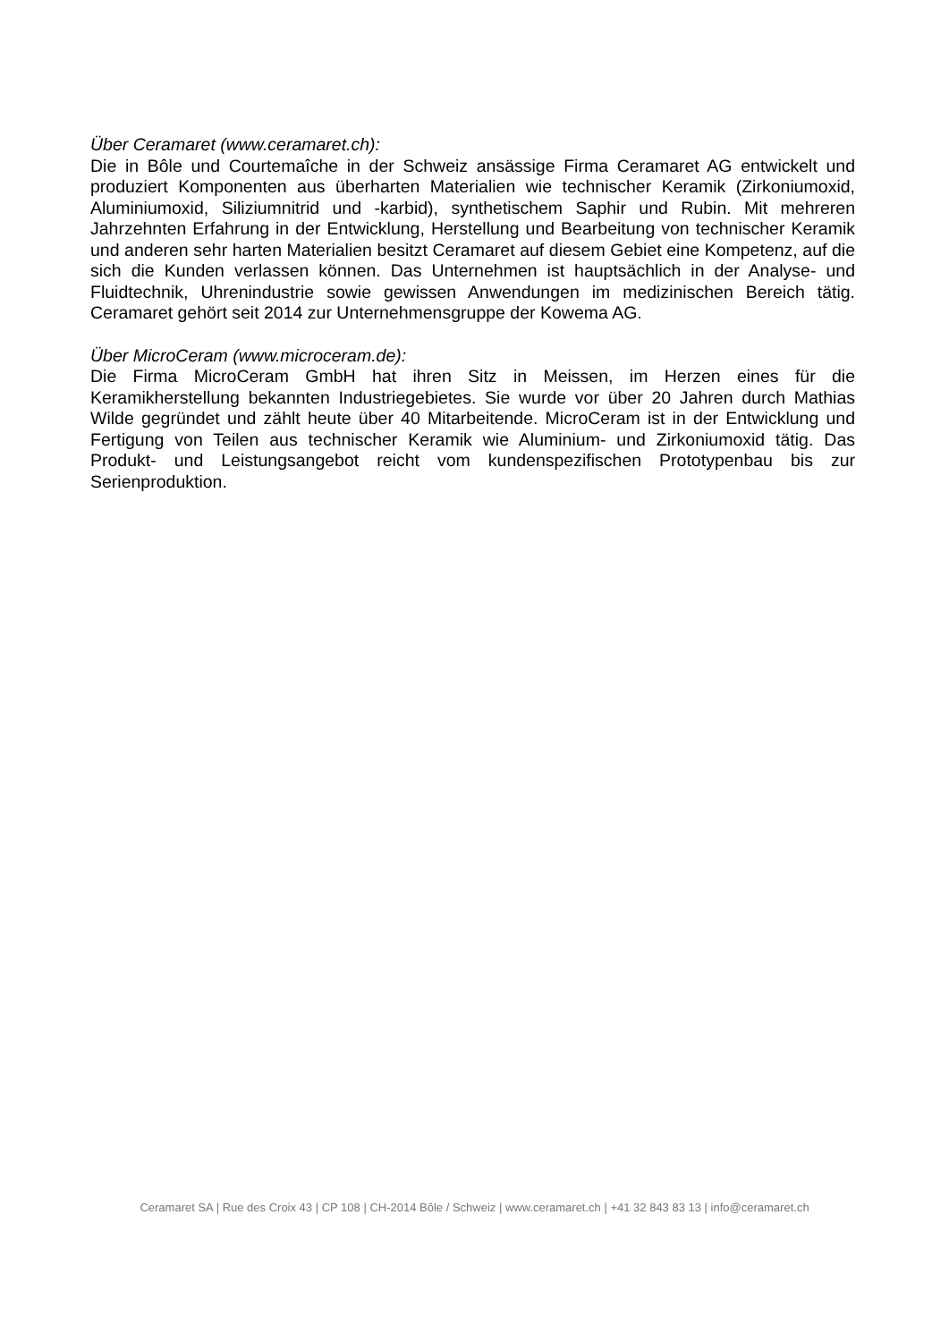Über Ceramaret (www.ceramaret.ch):
Die in Bôle und Courtemaîche in der Schweiz ansässige Firma Ceramaret AG entwickelt und produziert Komponenten aus überharten Materialien wie technischer Keramik (Zirkoniumoxid, Aluminiumoxid, Siliziumnitrid und -karbid), synthetischem Saphir und Rubin. Mit mehreren Jahrzehnten Erfahrung in der Entwicklung, Herstellung und Bearbeitung von technischer Keramik und anderen sehr harten Materialien besitzt Ceramaret auf diesem Gebiet eine Kompetenz, auf die sich die Kunden verlassen können. Das Unternehmen ist hauptsächlich in der Analyse- und Fluidtechnik, Uhrenindustrie sowie gewissen Anwendungen im medizinischen Bereich tätig. Ceramaret gehört seit 2014 zur Unternehmensgruppe der Kowema AG.
Über MicroCeram (www.microceram.de):
Die Firma MicroCeram GmbH hat ihren Sitz in Meissen, im Herzen eines für die Keramikherstellung bekannten Industriegebietes. Sie wurde vor über 20 Jahren durch Mathias Wilde gegründet und zählt heute über 40 Mitarbeitende. MicroCeram ist in der Entwicklung und Fertigung von Teilen aus technischer Keramik wie Aluminium- und Zirkoniumoxid tätig. Das Produkt- und Leistungsangebot reicht vom kundenspezifischen Prototypenbau bis zur Serienproduktion.
Ceramaret SA | Rue des Croix 43 | CP 108 | CH-2014 Bôle / Schweiz | www.ceramaret.ch | +41 32 843 83 13 | info@ceramaret.ch